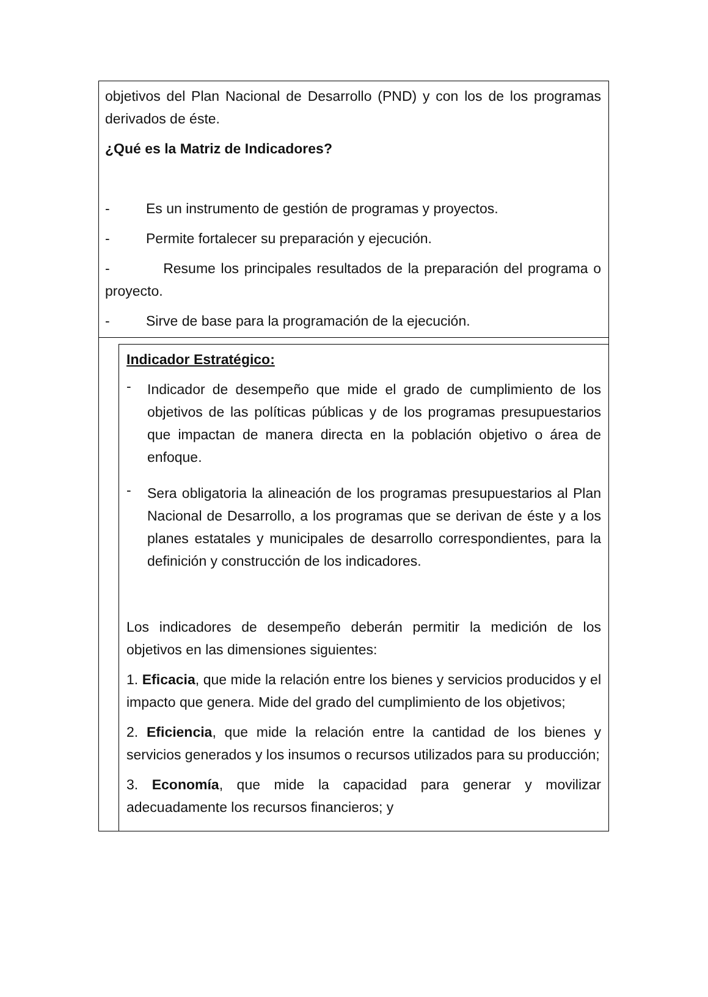objetivos del Plan Nacional de Desarrollo (PND) y con los de los programas derivados de éste.
¿Qué es la Matriz de Indicadores?
- Es un instrumento de gestión de programas y proyectos.
- Permite fortalecer su preparación y ejecución.
- Resume los principales resultados de la preparación del programa o proyecto.
- Sirve de base para la programación de la ejecución.
Indicador Estratégico:
-
Indicador de desempeño que mide el grado de cumplimiento de los objetivos de las políticas públicas y de los programas presupuestarios que impactan de manera directa en la población objetivo o área de enfoque.
-
Sera obligatoria la alineación de los programas presupuestarios al Plan Nacional de Desarrollo, a los programas que se derivan de éste y a los planes estatales y municipales de desarrollo correspondientes, para la definición y construcción de los indicadores.
Los indicadores de desempeño deberán permitir la medición de los objetivos en las dimensiones siguientes:
1. Eficacia, que mide la relación entre los bienes y servicios producidos y el impacto que genera. Mide del grado del cumplimiento de los objetivos;
2. Eficiencia, que mide la relación entre la cantidad de los bienes y servicios generados y los insumos o recursos utilizados para su producción;
3. Economía, que mide la capacidad para generar y movilizar adecuadamente los recursos financieros; y